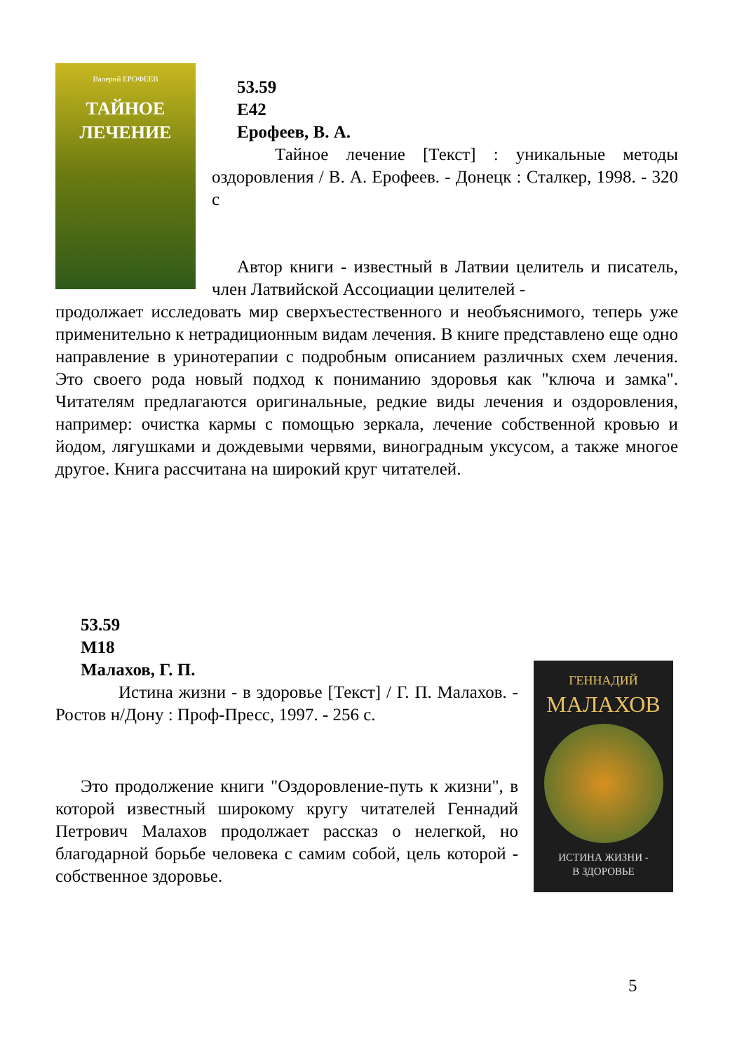Валерий ЕРОФЕЕВ
ТАЙНОЕ
ЛЕЧЕНИЕ
53.59
Е42
Ерофеев, В. А.
Тайное лечение [Текст] : уникальные методы оздоровления / В. А. Ерофеев. - Донецк : Сталкер, 1998. - 320 с
Автор книги - известный в Латвии целитель и писатель, член Латвийской Ассоциации целителей -
продолжает исследовать мир сверхъестественного и необъяснимого, теперь уже применительно к нетрадиционным видам лечения. В книге представлено еще одно направление в уринотерапии с подробным описанием различных схем лечения. Это своего рода новый подход к пониманию здоровья как "ключа и замка". Читателям предлагаются оригинальные, редкие виды лечения и оздоровления, например: очистка кармы с помощью зеркала, лечение собственной кровью и йодом, лягушками и дождевыми червями, виноградным уксусом, а также многое другое. Книга рассчитана на широкий круг читателей.
53.59
М18
Малахов, Г. П.
Истина жизни - в здоровье [Текст] / Г. П. Малахов. - Ростов н/Дону : Проф-Пресс, 1997. - 256 с.
Это продолжение книги "Оздоровление-путь к жизни", в которой известный широкому кругу читателей Геннадий Петрович Малахов продолжает рассказ о нелегкой, но благодарной борьбе человека с самим собой, цель которой - собственное здоровье.
ГЕННАДИЙ
МАЛАХОВ
ИСТИНА ЖИЗНИ -
В ЗДОРОВЬЕ
5